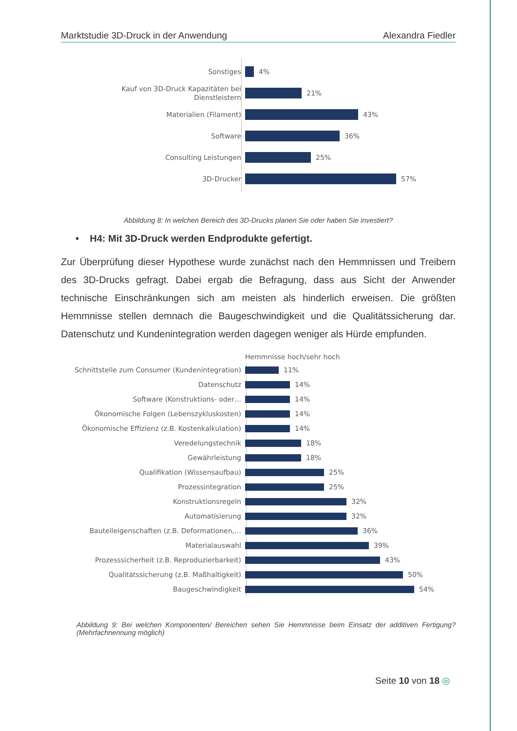Marktstudie 3D-Druck in der Anwendung Alexandra Fiedler
Sonstiges
4%
Kauf von 3D-Druck Kapazitäten bei Dienstleistern
21%
Materialien (Filament)
43%
Software
36%
Consulting Leistungen
25%
3D-Drucker
57%
Abbildung 8: In welchen Bereich des 3D-Drucks planen Sie oder haben Sie investiert?
• H4: Mit 3D-Druck werden Endprodukte gefertigt.
Zur Überprüfung dieser Hypothese wurde zunächst nach den Hemmnissen und Treibern des 3D-Drucks gefragt. Dabei ergab die Befragung, dass aus Sicht der Anwender technische Einschränkungen sich am meisten als hinderlich erweisen. Die größten Hemmnisse stellen demnach die Baugeschwindigkeit und die Qualitätssicherung dar. Datenschutz und Kundenintegration werden dagegen weniger als Hürde empfunden.
Hemmnisse hoch/sehr hoch
Schnittstelle zum Consumer (Kundenintegration)
11%
Datenschutz
14%
Software (Konstruktions- oder…
14%
Ökonomische Folgen (Lebenszykluskosten)
14%
Ökonomische Effizienz (z.B. Kostenkalkulation)
14%
Veredelungstechnik
18%
Gewährleistung
18%
Qualifikation (Wissensaufbau)
25%
Prozessintegration
25%
Konstruktionsregeln
32%
Automatisierung
32%
Bauteileigenschaften (z.B. Deformationen,…
36%
Materialauswahl
39%
Prozesssicherheit (z.B. Reproduzierbarkeit)
43%
Qualitätssicherung (z.B. Maßhaltigkeit)
50%
Baugeschwindigkeit
54%
Abbildung 9: Bei welchen Komponenten/ Bereichen sehen Sie Hemmnisse beim Einsatz der additiven Fertigung? (Mehrfachnennung möglich)
Seite 10 von 18 ◎